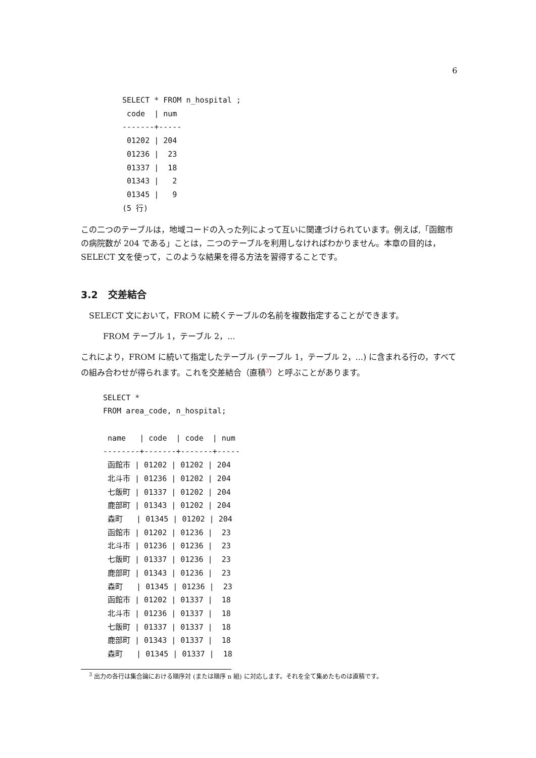6
SELECT * FROM n_hospital ;
 code  | num
-------+-----
 01202 | 204
 01236 |  23
 01337 |  18
 01343 |   2
 01345 |   9
(5 行)
この二つのテーブルは，地域コードの入った列によって互いに関連づけられています。例えば,「函館市の病院数が 204 である」ことは，二つのテーブルを利用しなければわかりません。本章の目的は，SELECT 文を使って，このような結果を得る方法を習得することです。
3.2 交差結合
SELECT 文において，FROM に続くテーブルの名前を複数指定することができます。
FROM テーブル 1，テーブル 2，...
これにより，FROM に続いて指定したテーブル (テーブル 1，テーブル 2，...) に含まれる行の，すべての組み合わせが得られます。これを交差結合（直積<sup>3</sup>）と呼ぶことがあります。
SELECT *
FROM area_code, n_hospital;

 name   | code  | code  | num
--------+-------+-------+-----
 函館市 | 01202 | 01202 | 204
 北斗市 | 01236 | 01202 | 204
 七飯町 | 01337 | 01202 | 204
 鹿部町 | 01343 | 01202 | 204
 森町   | 01345 | 01202 | 204
 函館市 | 01202 | 01236 |  23
 北斗市 | 01236 | 01236 |  23
 七飯町 | 01337 | 01236 |  23
 鹿部町 | 01343 | 01236 |  23
 森町   | 01345 | 01236 |  23
 函館市 | 01202 | 01337 |  18
 北斗市 | 01236 | 01337 |  18
 七飯町 | 01337 | 01337 |  18
 鹿部町 | 01343 | 01337 |  18
 森町   | 01345 | 01337 |  18
<sup>3</sup> 出力の各行は集合論における順序対 (または順序 n 組) に対応します。それを全て集めたものは直積です。